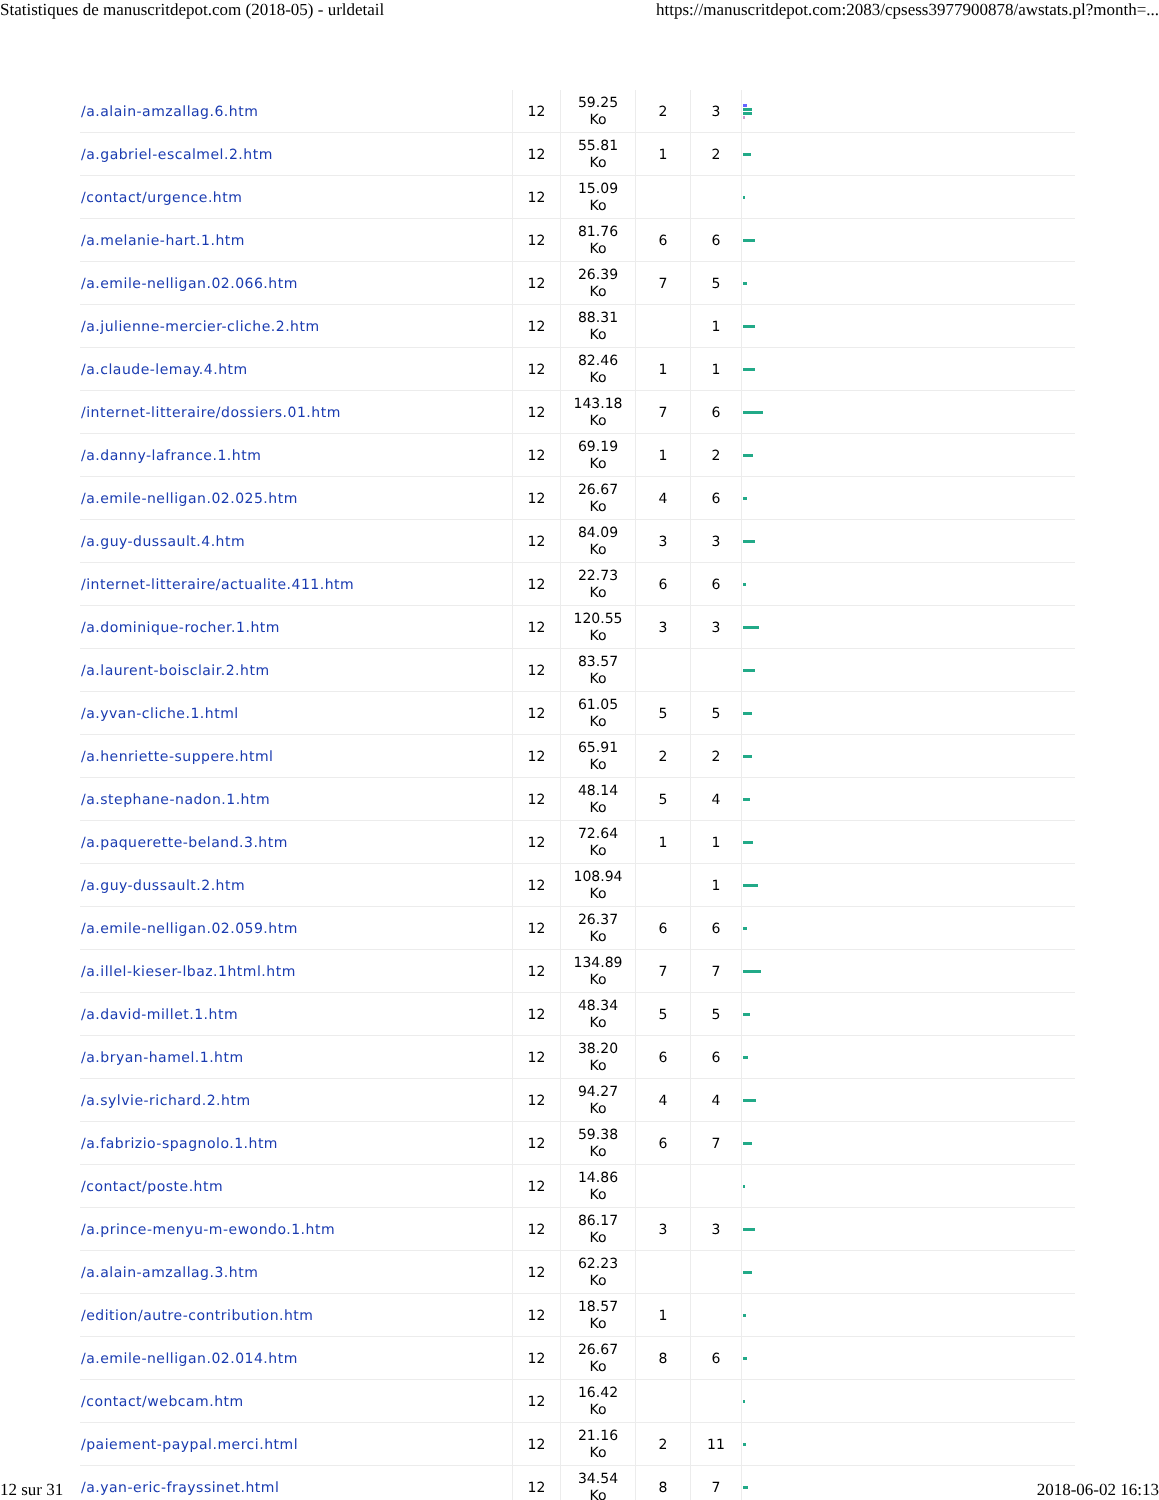Statistiques de manuscritdepot.com (2018-05) - urldetail https://manuscritdepot.com:2083/cpsess3977900878/awstats.pl?month=...
| /a.alain-amzallag.6.htm | 12 | 59.25 Ko | 2 | 3 | |
| /a.gabriel-escalmel.2.htm | 12 | 55.81 Ko | 1 | 2 | |
| /contact/urgence.htm | 12 | 15.09 Ko | | | |
| /a.melanie-hart.1.htm | 12 | 81.76 Ko | 6 | 6 | |
| /a.emile-nelligan.02.066.htm | 12 | 26.39 Ko | 7 | 5 | |
| /a.julienne-mercier-cliche.2.htm | 12 | 88.31 Ko | | 1 | |
| /a.claude-lemay.4.htm | 12 | 82.46 Ko | 1 | 1 | |
| /internet-litteraire/dossiers.01.htm | 12 | 143.18 Ko | 7 | 6 | |
| /a.danny-lafrance.1.htm | 12 | 69.19 Ko | 1 | 2 | |
| /a.emile-nelligan.02.025.htm | 12 | 26.67 Ko | 4 | 6 | |
| /a.guy-dussault.4.htm | 12 | 84.09 Ko | 3 | 3 | |
| /internet-litteraire/actualite.411.htm | 12 | 22.73 Ko | 6 | 6 | |
| /a.dominique-rocher.1.htm | 12 | 120.55 Ko | 3 | 3 | |
| /a.laurent-boisclair.2.htm | 12 | 83.57 Ko | | | |
| /a.yvan-cliche.1.html | 12 | 61.05 Ko | 5 | 5 | |
| /a.henriette-suppere.html | 12 | 65.91 Ko | 2 | 2 | |
| /a.stephane-nadon.1.htm | 12 | 48.14 Ko | 5 | 4 | |
| /a.paquerette-beland.3.htm | 12 | 72.64 Ko | 1 | 1 | |
| /a.guy-dussault.2.htm | 12 | 108.94 Ko | | 1 | |
| /a.emile-nelligan.02.059.htm | 12 | 26.37 Ko | 6 | 6 | |
| /a.illel-kieser-lbaz.1html.htm | 12 | 134.89 Ko | 7 | 7 | |
| /a.david-millet.1.htm | 12 | 48.34 Ko | 5 | 5 | |
| /a.bryan-hamel.1.htm | 12 | 38.20 Ko | 6 | 6 | |
| /a.sylvie-richard.2.htm | 12 | 94.27 Ko | 4 | 4 | |
| /a.fabrizio-spagnolo.1.htm | 12 | 59.38 Ko | 6 | 7 | |
| /contact/poste.htm | 12 | 14.86 Ko | | | |
| /a.prince-menyu-m-ewondo.1.htm | 12 | 86.17 Ko | 3 | 3 | |
| /a.alain-amzallag.3.htm | 12 | 62.23 Ko | | | |
| /edition/autre-contribution.htm | 12 | 18.57 Ko | 1 | | |
| /a.emile-nelligan.02.014.htm | 12 | 26.67 Ko | 8 | 6 | |
| /contact/webcam.htm | 12 | 16.42 Ko | | | |
| /paiement-paypal.merci.html | 12 | 21.16 Ko | 2 | 11 | |
| /a.yan-eric-frayssinet.html | 12 | 34.54 Ko | 8 | 7 | |
12 sur 31 2018-06-02 16:13